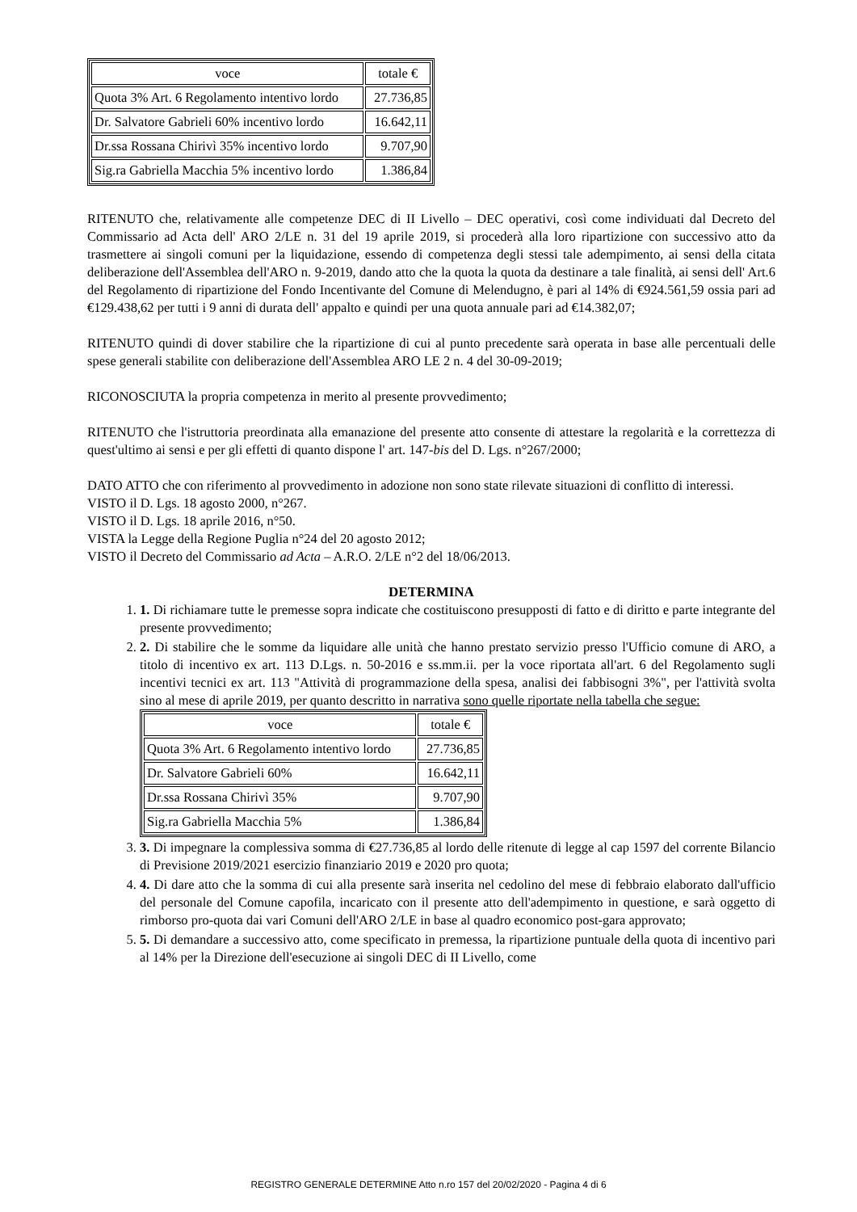| voce | totale € |
| Quota 3% Art. 6 Regolamento intentivo lordo | 27.736,85 |
| Dr. Salvatore Gabrieli 60% incentivo lordo | 16.642,11 |
| Dr.ssa Rossana Chirivì 35% incentivo lordo | 9.707,90 |
| Sig.ra Gabriella Macchia 5% incentivo lordo | 1.386,84 |
RITENUTO che, relativamente alle competenze DEC di II Livello – DEC operativi, così come individuati dal Decreto del Commissario ad Acta dell' ARO 2/LE n. 31 del 19 aprile 2019, si procederà alla loro ripartizione con successivo atto da trasmettere ai singoli comuni per la liquidazione, essendo di competenza degli stessi tale adempimento, ai sensi della citata deliberazione dell'Assemblea dell'ARO n. 9-2019, dando atto che la quota la quota da destinare a tale finalità, ai sensi dell' Art.6 del Regolamento di ripartizione del Fondo Incentivante del Comune di Melendugno, è pari al 14% di €924.561,59 ossia pari ad €129.438,62 per tutti i 9 anni di durata dell' appalto e quindi per una quota annuale pari ad €14.382,07;
RITENUTO quindi di dover stabilire che la ripartizione di cui al punto precedente sarà operata in base alle percentuali delle spese generali stabilite con deliberazione dell'Assemblea ARO LE 2 n. 4 del 30-09-2019;
RICONOSCIUTA la propria competenza in merito al presente provvedimento;
RITENUTO che l'istruttoria preordinata alla emanazione del presente atto consente di attestare la regolarità e la correttezza di quest'ultimo ai sensi e per gli effetti di quanto dispone l' art. 147-bis del D. Lgs. n°267/2000;
DATO ATTO che con riferimento al provvedimento in adozione non sono state rilevate situazioni di conflitto di interessi.
VISTO il D. Lgs. 18 agosto 2000, n°267.
VISTO il D. Lgs. 18 aprile 2016, n°50.
VISTA la Legge della Regione Puglia n°24 del 20 agosto 2012;
VISTO il Decreto del Commissario ad Acta – A.R.O. 2/LE n°2 del 18/06/2013.
DETERMINA
1. 1. Di richiamare tutte le premesse sopra indicate che costituiscono presupposti di fatto e di diritto e parte integrante del presente provvedimento;
2. 2. Di stabilire che le somme da liquidare alle unità che hanno prestato servizio presso l'Ufficio comune di ARO, a titolo di incentivo ex art. 113 D.Lgs. n. 50-2016 e ss.mm.ii. per la voce riportata all'art. 6 del Regolamento sugli incentivi tecnici ex art. 113 "Attività di programmazione della spesa, analisi dei fabbisogni 3%", per l'attività svolta sino al mese di aprile 2019, per quanto descritto in narrativa sono quelle riportate nella tabella che segue:
| voce | totale € |
| Quota 3% Art. 6 Regolamento intentivo lordo | 27.736,85 |
| Dr. Salvatore Gabrieli 60% | 16.642,11 |
| Dr.ssa Rossana Chirivì 35% | 9.707,90 |
| Sig.ra Gabriella Macchia 5% | 1.386,84 |
3. 3. Di impegnare la complessiva somma di €27.736,85 al lordo delle ritenute di legge al cap 1597 del corrente Bilancio di Previsione 2019/2021 esercizio finanziario 2019 e 2020 pro quota;
4. 4. Di dare atto che la somma di cui alla presente sarà inserita nel cedolino del mese di febbraio elaborato dall'ufficio del personale del Comune capofila, incaricato con il presente atto dell'adempimento in questione, e sarà oggetto di rimborso pro-quota dai vari Comuni dell'ARO 2/LE in base al quadro economico post-gara approvato;
5. 5. Di demandare a successivo atto, come specificato in premessa, la ripartizione puntuale della quota di incentivo pari al 14% per la Direzione dell'esecuzione ai singoli DEC di II Livello, come
REGISTRO GENERALE DETERMINE Atto n.ro 157 del 20/02/2020 - Pagina 4 di 6